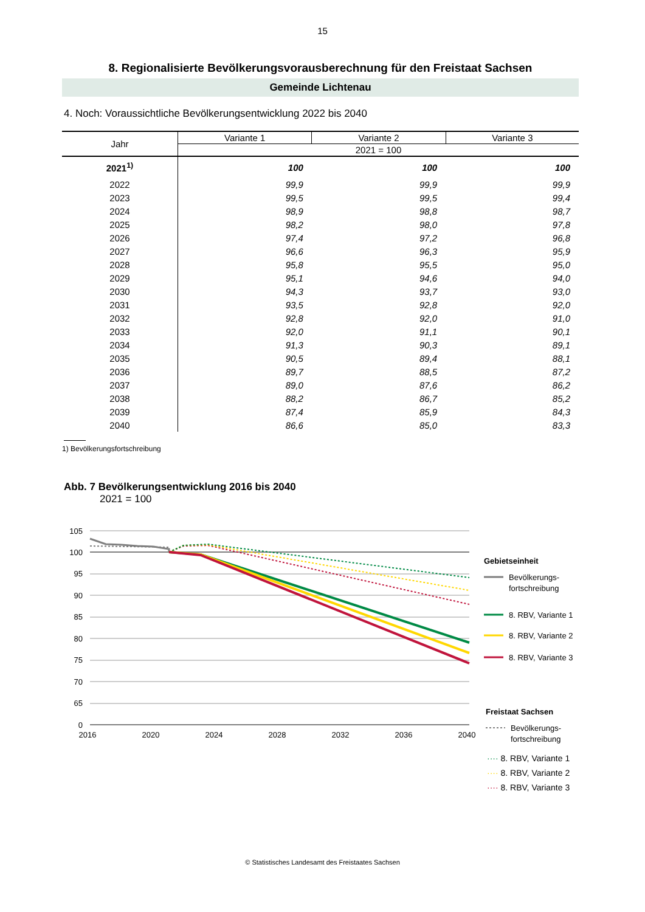15
8. Regionalisierte Bevölkerungsvorausberechnung für den Freistaat Sachsen
Gemeinde Lichtenau
4. Noch: Voraussichtliche Bevölkerungsentwicklung 2022 bis 2040
| Jahr | Variante 1 | Variante 2 | Variante 3 |
| --- | --- | --- | --- |
| | 2021 = 100 | | |
| 2021<sup>1)</sup> | 100 | 100 | 100 |
| 2022 | 99,9 | 99,9 | 99,9 |
| 2023 | 99,5 | 99,5 | 99,4 |
| 2024 | 98,9 | 98,8 | 98,7 |
| 2025 | 98,2 | 98,0 | 97,8 |
| 2026 | 97,4 | 97,2 | 96,8 |
| 2027 | 96,6 | 96,3 | 95,9 |
| 2028 | 95,8 | 95,5 | 95,0 |
| 2029 | 95,1 | 94,6 | 94,0 |
| 2030 | 94,3 | 93,7 | 93,0 |
| 2031 | 93,5 | 92,8 | 92,0 |
| 2032 | 92,8 | 92,0 | 91,0 |
| 2033 | 92,0 | 91,1 | 90,1 |
| 2034 | 91,3 | 90,3 | 89,1 |
| 2035 | 90,5 | 89,4 | 88,1 |
| 2036 | 89,7 | 88,5 | 87,2 |
| 2037 | 89,0 | 87,6 | 86,2 |
| 2038 | 88,2 | 86,7 | 85,2 |
| 2039 | 87,4 | 85,9 | 84,3 |
| 2040 | 86,6 | 85,0 | 83,3 |
1) Bevölkerungsfortschreibung
Abb. 7 Bevölkerungsentwicklung 2016 bis 2040
2021 = 100
105
100
95
90
85
80
75
70
65
0
2016
2020
2024
2028
2032
2036
2040
Gebietseinheit
Bevölkerungs-
fortschreibung
8. RBV, Variante 1
8. RBV, Variante 2
8. RBV, Variante 3
Freistaat Sachsen
Bevölkerungs-
fortschreibung
···· 8. RBV, Variante 1
···· 8. RBV, Variante 2
···· 8. RBV, Variante 3
© Statistisches Landesamt des Freistaates Sachsen